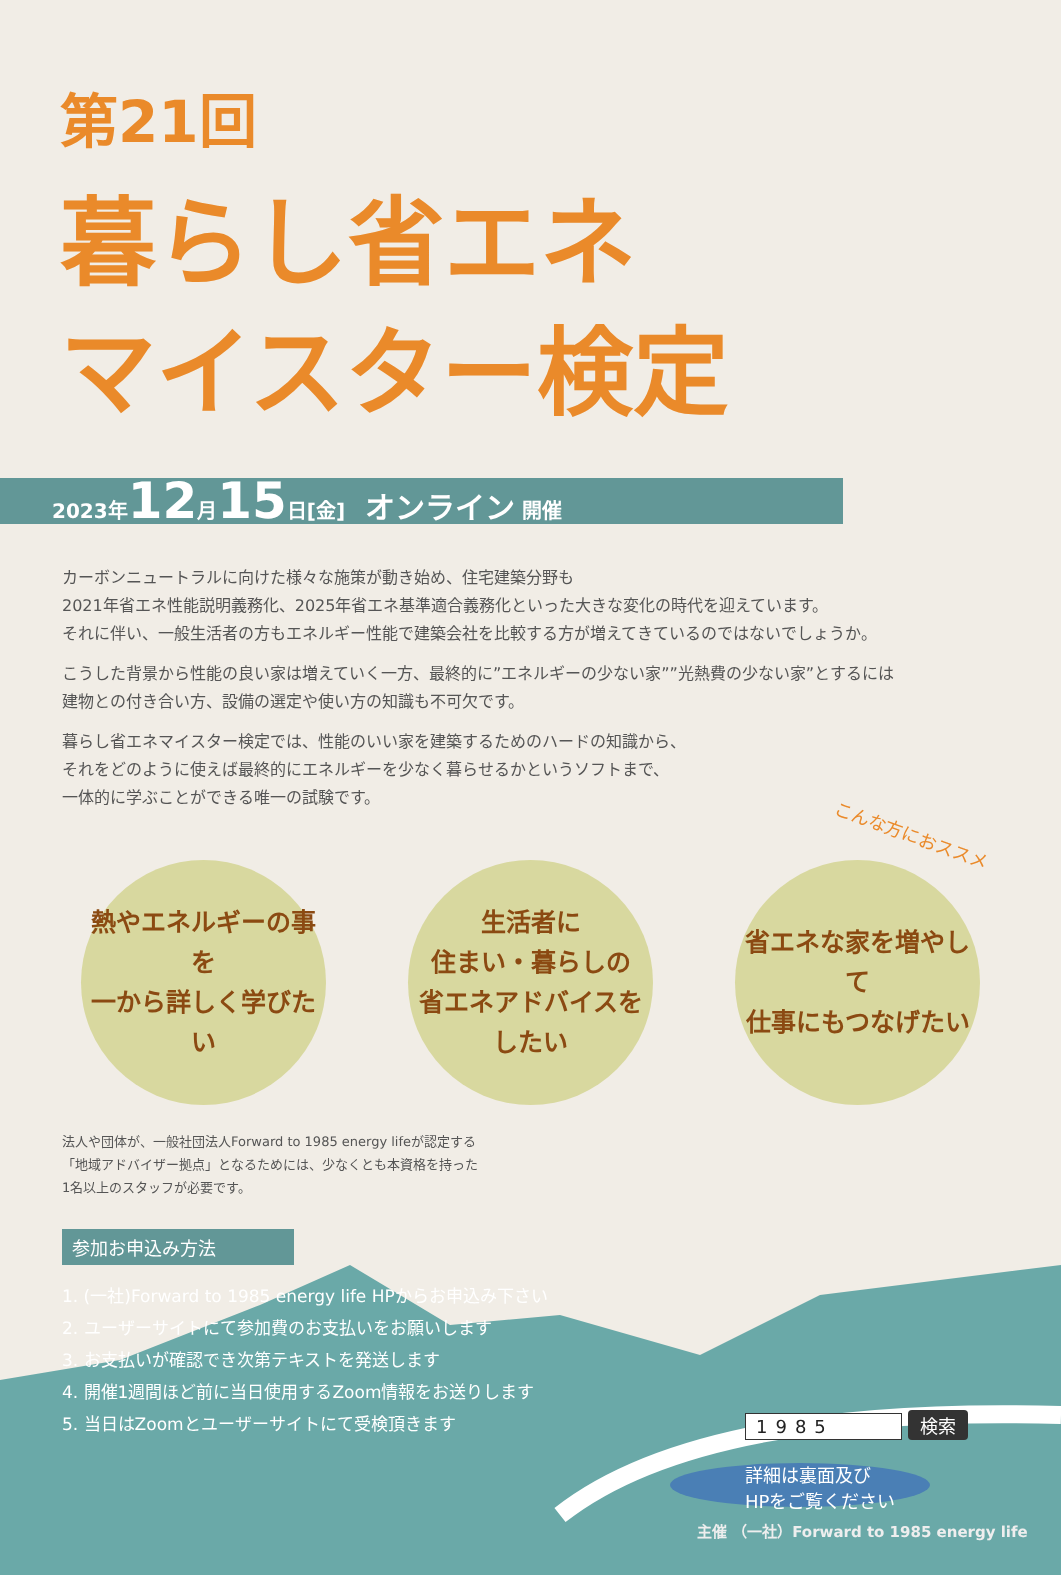第21回
暮らし省エネ
マイスター検定
2023年12月15日[金]　オンライン 開催
カーボンニュートラルに向けた様々な施策が動き始め、住宅建築分野も
2021年省エネ性能説明義務化、2025年省エネ基準適合義務化といった大きな変化の時代を迎えています。
それに伴い、一般生活者の方もエネルギー性能で建築会社を比較する方が増えてきているのではないでしょうか。
こうした背景から性能の良い家は増えていく一方、最終的に”エネルギーの少ない家””光熱費の少ない家”とするには
建物との付き合い方、設備の選定や使い方の知識も不可欠です。
暮らし省エネマイスター検定では、性能のいい家を建築するためのハードの知識から、
それをどのように使えば最終的にエネルギーを少なく暮らせるかというソフトまで、
一体的に学ぶことができる唯一の試験です。
こんな方におススメ
熱やエネルギーの事を
一から詳しく学びたい
生活者に
住まい・暮らしの
省エネアドバイスをしたい
省エネな家を増やして
仕事にもつなげたい
法人や団体が、一般社団法人Forward to 1985 energy lifeが認定する
「地域アドバイザー拠点」となるためには、少なくとも本資格を持った
1名以上のスタッフが必要です。
参加お申込み方法
1. (一社)Forward to 1985 energy life HPからお申込み下さい
2. ユーザーサイトにて参加費のお支払いをお願いします
3. お支払いが確認でき次第テキストを発送します
4. 開催1週間ほど前に当日使用するZoom情報をお送りします
5. 当日はZoomとユーザーサイトにて受検頂きます
1985 検索
詳細は裏面及び
HPをご覧ください
主催 （一社）Forward to 1985 energy life